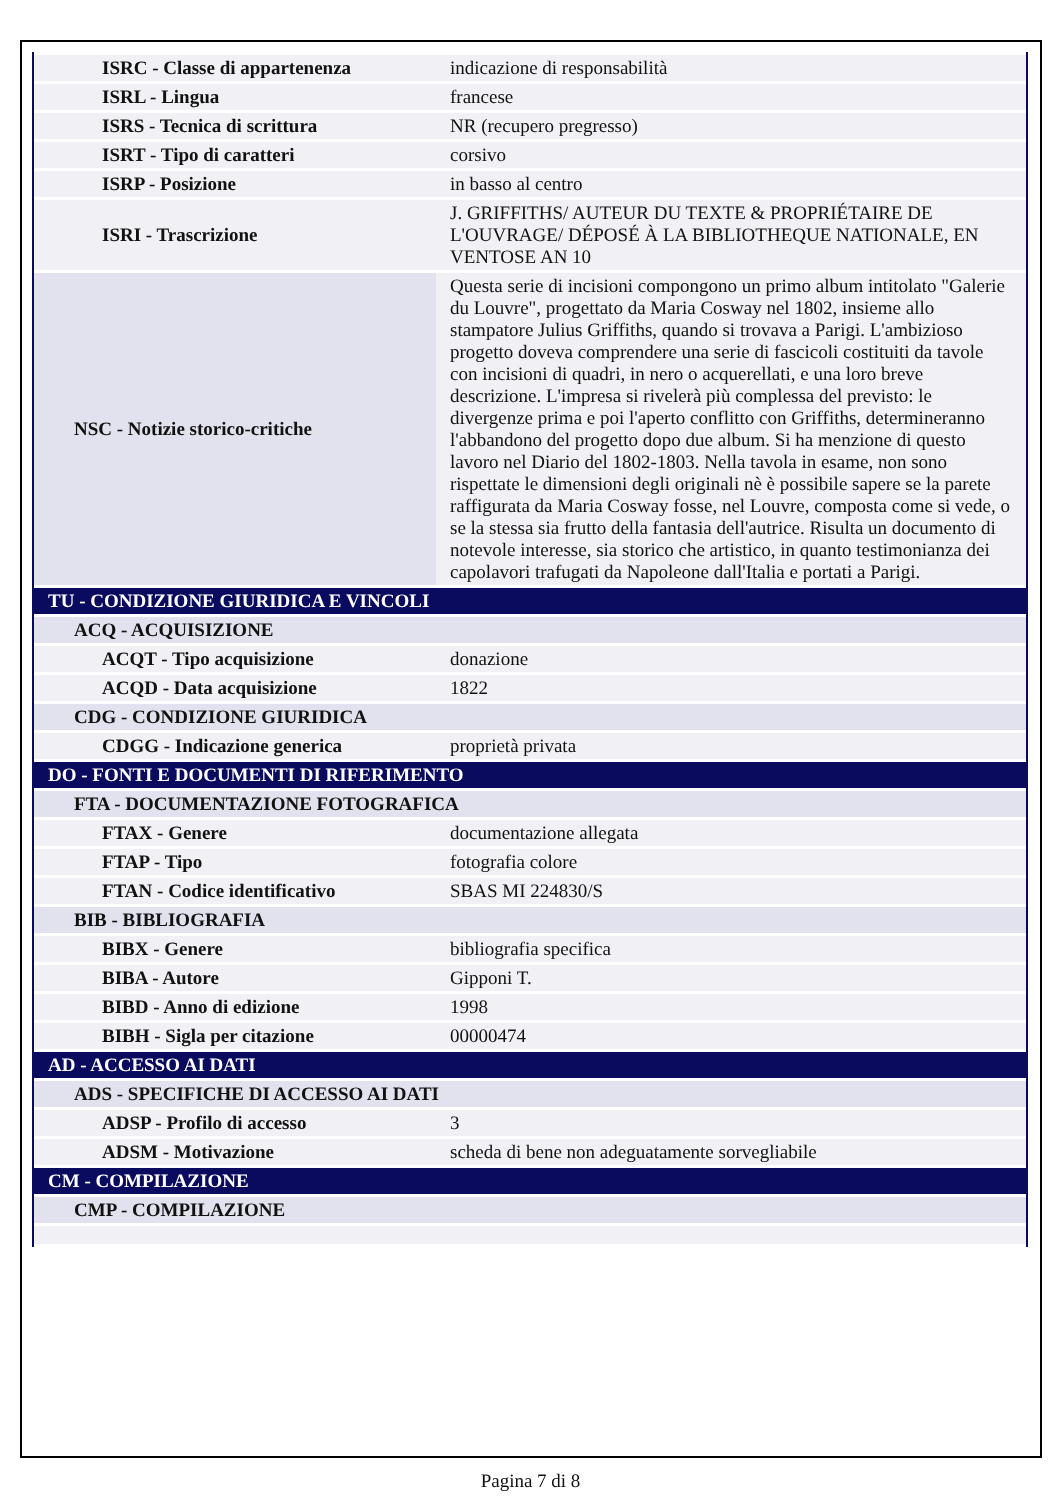| ISRC - Classe di appartenenza | indicazione di responsabilità |
| ISRL - Lingua | francese |
| ISRS - Tecnica di scrittura | NR (recupero pregresso) |
| ISRT - Tipo di caratteri | corsivo |
| ISRP - Posizione | in basso al centro |
| ISRI - Trascrizione | J. GRIFFITHS/ AUTEUR DU TEXTE & PROPRIÉTAIRE DE L'OUVRAGE/ DÉPOSÉ À LA BIBLIOTHEQUE NATIONALE, EN VENTOSE AN 10 |
| NSC - Notizie storico-critiche | Questa serie di incisioni compongono un primo album intitolato "Galerie du Louvre", progettato da Maria Cosway nel 1802, insieme allo stampatore Julius Griffiths, quando si trovava a Parigi. L'ambizioso progetto doveva comprendere una serie di fascicoli costituiti da tavole con incisioni di quadri, in nero o acquerellati, e una loro breve descrizione. L'impresa si rivelerà più complessa del previsto: le divergenze prima e poi l'aperto conflitto con Griffiths, determineranno l'abbandono del progetto dopo due album. Si ha menzione di questo lavoro nel Diario del 1802-1803. Nella tavola in esame, non sono rispettate le dimensioni degli originali nè è possibile sapere se la parete raffigurata da Maria Cosway fosse, nel Louvre, composta come si vede, o se la stessa sia frutto della fantasia dell'autrice. Risulta un documento di notevole interesse, sia storico che artistico, in quanto testimonianza dei capolavori trafugati da Napoleone dall'Italia e portati a Parigi. |
| TU - CONDIZIONE GIURIDICA E VINCOLI | |
| ACQ - ACQUISIZIONE | |
| ACQT - Tipo acquisizione | donazione |
| ACQD - Data acquisizione | 1822 |
| CDG - CONDIZIONE GIURIDICA | |
| CDGG - Indicazione generica | proprietà privata |
| DO - FONTI E DOCUMENTI DI RIFERIMENTO | |
| FTA - DOCUMENTAZIONE FOTOGRAFICA | |
| FTAX - Genere | documentazione allegata |
| FTAP - Tipo | fotografia colore |
| FTAN - Codice identificativo | SBAS MI 224830/S |
| BIB - BIBLIOGRAFIA | |
| BIBX - Genere | bibliografia specifica |
| BIBA - Autore | Gipponi T. |
| BIBD - Anno di edizione | 1998 |
| BIBH - Sigla per citazione | 00000474 |
| AD - ACCESSO AI DATI | |
| ADS - SPECIFICHE DI ACCESSO AI DATI | |
| ADSP - Profilo di accesso | 3 |
| ADSM - Motivazione | scheda di bene non adeguatamente sorvegliabile |
| CM - COMPILAZIONE | |
| CMP - COMPILAZIONE | |
Pagina 7 di 8